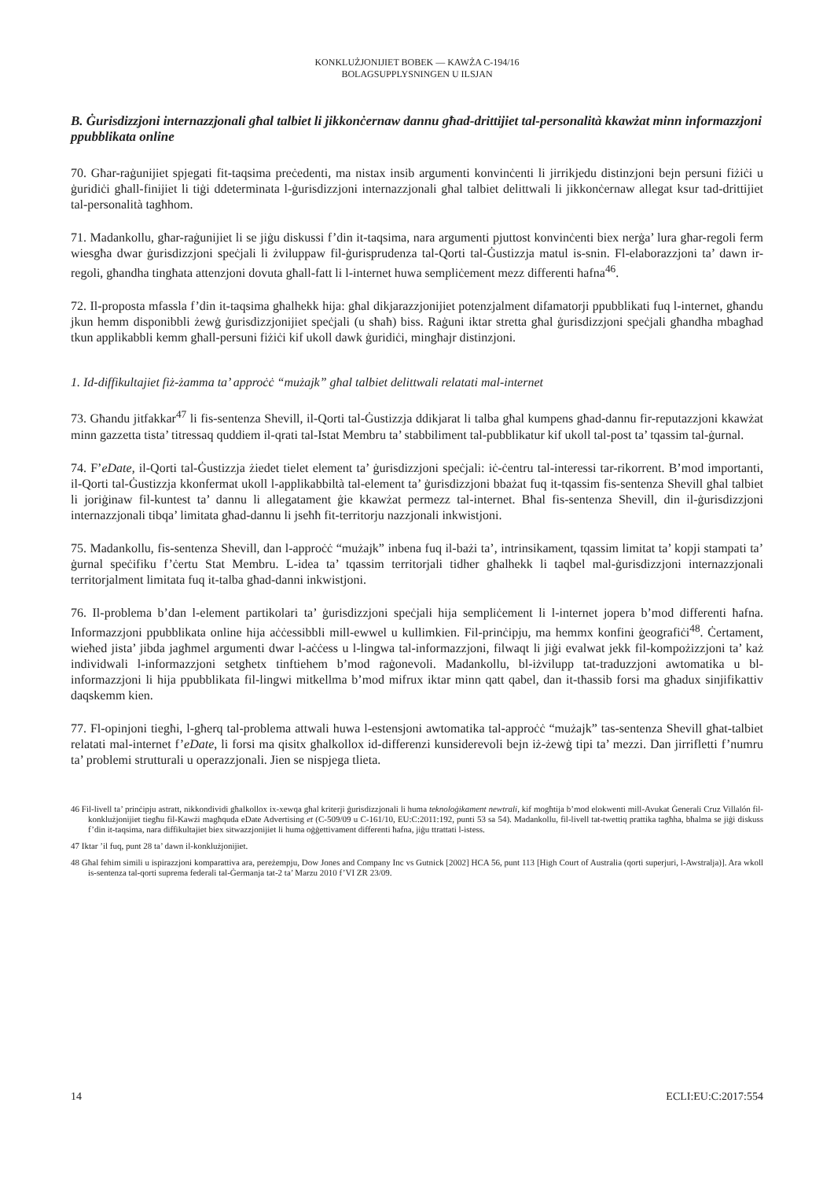KONKLUŻJONIJIET BOBEK — KAWŻA C-194/16
BOLAGSUPPLYSNINGEN U ILSJAN
B. Ġurisdizzjoni internazzjonali għal talbiet li jikkonċernaw dannu għad-drittijiet tal-personalità kkawżat minn informazzjoni ppubblikata online
70. Għar-raġunijiet spjegati fit-taqsima preċedenti, ma nistax insib argumenti konvinċenti li jirrikjedu distinzjoni bejn persuni fiżiċi u ġuridiċi għall-finijiet li tiġi ddeterminata l-ġurisdizzjoni internazzjonali għal talbiet delittwali li jikkonċernaw allegat ksur tad-drittijiet tal-personalità tagħhom.
71. Madankollu, għar-raġunijiet li se jiġu diskussi f’din it-taqsima, nara argumenti pjuttost konvinċenti biex nerġa’ lura għar-regoli ferm wiesgħa dwar ġurisdizzjoni speċjali li żviluppaw fil-ġurisprudenza tal-Qorti tal-Ġustizzja matul is-snin. Fl-elaborazzjoni ta’ dawn ir-regoli, għandha tingħata attenzjoni dovuta għall-fatt li l-internet huwa sempliċement mezz differenti ħafna<sup>46</sup>.
72. Il-proposta mfassla f’din it-taqsima għalhekk hija: għal dikjarazzjonijiet potenzjalment difamatorji ppubblikati fuq l-internet, għandu jkun hemm disponibbli żewġ ġurisdizzjonijiet speċjali (u sħaħ) biss. Raġuni iktar stretta għal ġurisdizzjoni speċjali għandha mbagħad tkun applikabbli kemm għall-persuni fiżiċi kif ukoll dawk ġuridiċi, mingħajr distinzjoni.
1. Id-diffikultajiet fiż-żamma ta’ approċċ “mużajk” għal talbiet delittwali relatati mal-internet
73. Għandu jitfakkar<sup>47</sup> li fis-sentenza Shevill, il-Qorti tal-Ġustizzja ddikjarat li talba għal kumpens għad-dannu fir-reputazzjoni kkawżat minn gazzetta tista’ titressaq quddiem il-qrati tal-Istat Membru ta’ stabbiliment tal-pubblikatur kif ukoll tal-post ta’ tqassim tal-ġurnal.
74. F’eDate, il-Qorti tal-Ġustizzja żiedet tielet element ta’ ġurisdizzjoni speċjali: iċ-ċentru tal-interessi tar-rikorrent. B’mod importanti, il-Qorti tal-Ġustizzja kkonfermat ukoll l-applikabbiltà tal-element ta’ ġurisdizzjoni bbażat fuq it-tqassim fis-sentenza Shevill għal talbiet li joriġinaw fil-kuntest ta’ dannu li allegatament ġie kkawżat permezz tal-internet. Bħal fis-sentenza Shevill, din il-ġurisdizzjoni internazzjonali tibqa’ limitata għad-dannu li jseħħ fit-territorju nazzjonali inkwistjoni.
75. Madankollu, fis-sentenza Shevill, dan l-approċċ “mużajk” inbena fuq il-bażi ta’, intrinsikament, tqassim limitat ta’ kopji stampati ta’ ġurnal speċifiku f’ċertu Stat Membru. L-idea ta’ tqassim territorjali tidher għalhekk li taqbel mal-ġurisdizzjoni internazzjonali territorjalment limitata fuq it-talba għad-danni inkwistjoni.
76. Il-problema b’dan l-element partikolari ta’ ġurisdizzjoni speċjali hija sempliċement li l-internet jopera b’mod differenti ħafna. Informazzjoni ppubblikata online hija aċċessibbli mill-ewwel u kullimkien. Fil-prinċipju, ma hemmx konfini ġeografiċi<sup>48</sup>. Ċertament, wieħed jista’ jibda jagħmel argumenti dwar l-aċċess u l-lingwa tal-informazzjoni, filwaqt li jiġi evalwat jekk fil-kompożizzjoni ta’ każ individwali l-informazzjoni setgħetx tinftiehem b’mod raġonevoli. Madankollu, bl-iżvilupp tat-traduzzjoni awtomatika u bl-informazzjoni li hija ppubblikata fil-lingwi mitkellma b’mod mifrux iktar minn qatt qabel, dan it-tħassib forsi ma għadux sinjifikattiv daqskemm kien.
77. Fl-opinjoni tiegħi, l-għerq tal-problema attwali huwa l-estensjoni awtomatika tal-approċċ “mużajk” tas-sentenza Shevill għat-talbiet relatati mal-internet f’eDate, li forsi ma qisitx għalkollox id-differenzi kunsiderevoli bejn iż-żewġ tipi ta’ mezzi. Dan jirrifletti f’numru ta’ problemi strutturali u operazzjonali. Jien se nispjega tlieta.
46 Fil-livell ta’ prinċipju astratt, nikkondividi għalkollox ix-xewqa għal kriterji ġurisdizzjonali li huma teknoloġikament newtrali, kif mogħtija b’mod elokwenti mill-Avukat Ġenerali Cruz Villalón fil-konklużjonijiet tiegħu fil-Kawżi magħquda eDate Advertising et (C-509/09 u C-161/10, EU:C:2011:192, punti 53 sa 54). Madankollu, fil-livell tat-twettiq prattika tagħha, bħalma se jiġi diskuss f’din it-taqsima, nara diffikultajiet biex sitwazzjonijiet li huma oġġettivament differenti ħafna, jiġu ttrattati l-istess.
47 Iktar ’il fuq, punt 28 ta’ dawn il-konklużjonijiet.
48 Għal fehim simili u ispirazzjoni komparattiva ara, pereżempju, Dow Jones and Company Inc vs Gutnick [2002] HCA 56, punt 113 [High Court of Australia (qorti superjuri, l-Awstralja)]. Ara wkoll is-sentenza tal-qorti suprema federali tal-Ġermanja tat-2 ta’ Marzu 2010 f’VI ZR 23/09.
14 ECLI:EU:C:2017:554